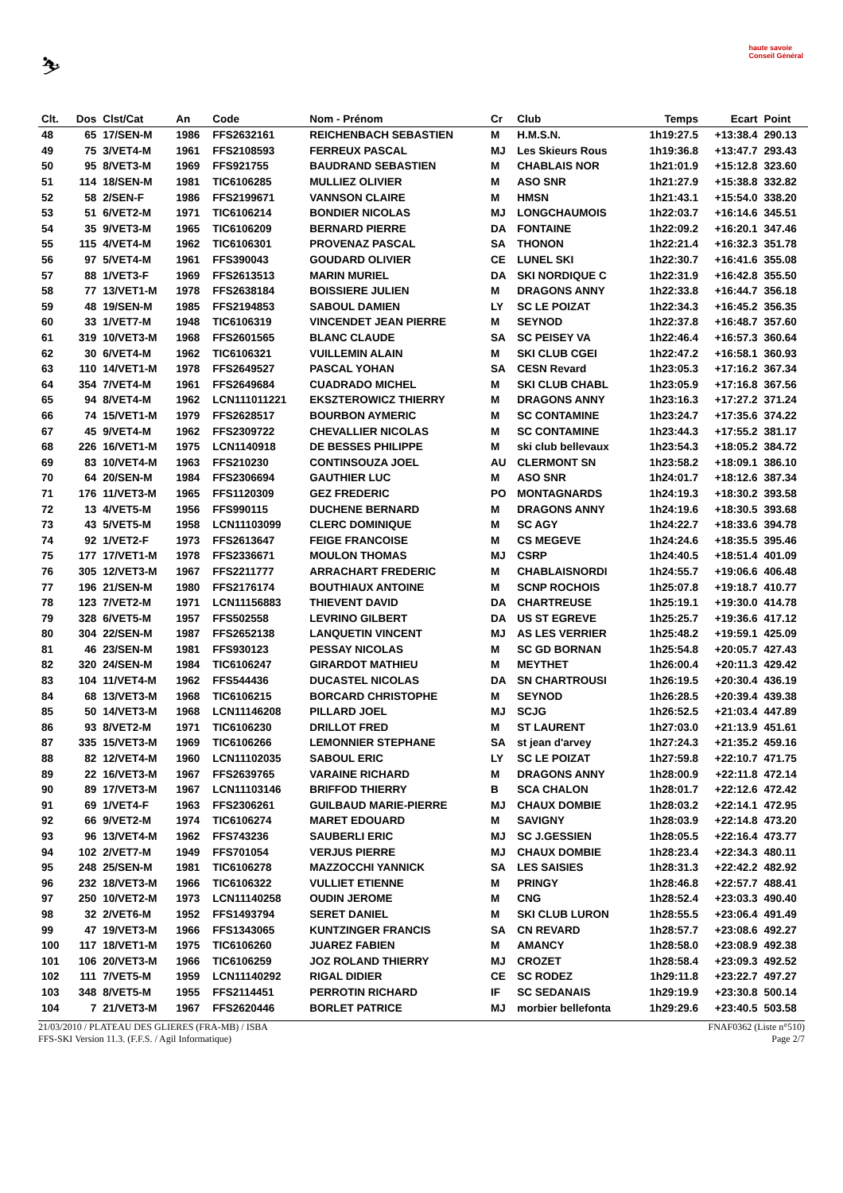⛷
haute savoie
Conseil Général
| Clt. | Dos | Clst/Cat | An | Code | Nom - Prénom | Cr | Club | Temps | Ecart | Point |
| --- | --- | --- | --- | --- | --- | --- | --- | --- | --- | --- |
| 48 | 65 | 17/SEN-M | 1986 | FFS2632161 | REICHENBACH SEBASTIEN | M | H.M.S.N. | 1h19:27.5 | +13:38.4 | 290.13 |
| 49 | 75 | 3/VET4-M | 1961 | FFS2108593 | FERREUX PASCAL | MJ | Les Skieurs Rous | 1h19:36.8 | +13:47.7 | 293.43 |
| 50 | 95 | 8/VET3-M | 1969 | FFS921755 | BAUDRAND SEBASTIEN | M | CHABLAIS NOR | 1h21:01.9 | +15:12.8 | 323.60 |
| 51 | 114 | 18/SEN-M | 1981 | TIC6106285 | MULLIEZ OLIVIER | M | ASO SNR | 1h21:27.9 | +15:38.8 | 332.82 |
| 52 | 58 | 2/SEN-F | 1986 | FFS2199671 | VANNSON CLAIRE | M | HMSN | 1h21:43.1 | +15:54.0 | 338.20 |
| 53 | 51 | 6/VET2-M | 1971 | TIC6106214 | BONDIER NICOLAS | MJ | LONGCHAUMOIS | 1h22:03.7 | +16:14.6 | 345.51 |
| 54 | 35 | 9/VET3-M | 1965 | TIC6106209 | BERNARD PIERRE | DA | FONTAINE | 1h22:09.2 | +16:20.1 | 347.46 |
| 55 | 115 | 4/VET4-M | 1962 | TIC6106301 | PROVENAZ PASCAL | SA | THONON | 1h22:21.4 | +16:32.3 | 351.78 |
| 56 | 97 | 5/VET4-M | 1961 | FFS390043 | GOUDARD OLIVIER | CE | LUNEL SKI | 1h22:30.7 | +16:41.6 | 355.08 |
| 57 | 88 | 1/VET3-F | 1969 | FFS2613513 | MARIN MURIEL | DA | SKI NORDIQUE C | 1h22:31.9 | +16:42.8 | 355.50 |
| 58 | 77 | 13/VET1-M | 1978 | FFS2638184 | BOISSIERE JULIEN | M | DRAGONS ANNY | 1h22:33.8 | +16:44.7 | 356.18 |
| 59 | 48 | 19/SEN-M | 1985 | FFS2194853 | SABOUL DAMIEN | LY | SC LE POIZAT | 1h22:34.3 | +16:45.2 | 356.35 |
| 60 | 33 | 1/VET7-M | 1948 | TIC6106319 | VINCENDET JEAN PIERRE | M | SEYNOD | 1h22:37.8 | +16:48.7 | 357.60 |
| 61 | 319 | 10/VET3-M | 1968 | FFS2601565 | BLANC CLAUDE | SA | SC PEISEY VA | 1h22:46.4 | +16:57.3 | 360.64 |
| 62 | 30 | 6/VET4-M | 1962 | TIC6106321 | VUILLEMIN ALAIN | M | SKI CLUB CGEI | 1h22:47.2 | +16:58.1 | 360.93 |
| 63 | 110 | 14/VET1-M | 1978 | FFS2649527 | PASCAL YOHAN | SA | CESN Revard | 1h23:05.3 | +17:16.2 | 367.34 |
| 64 | 354 | 7/VET4-M | 1961 | FFS2649684 | CUADRADO MICHEL | M | SKI CLUB CHABL | 1h23:05.9 | +17:16.8 | 367.56 |
| 65 | 94 | 8/VET4-M | 1962 | LCN111011221 | EKSZTEROWICZ THIERRY | M | DRAGONS ANNY | 1h23:16.3 | +17:27.2 | 371.24 |
| 66 | 74 | 15/VET1-M | 1979 | FFS2628517 | BOURBON AYMERIC | M | SC CONTAMINE | 1h23:24.7 | +17:35.6 | 374.22 |
| 67 | 45 | 9/VET4-M | 1962 | FFS2309722 | CHEVALLIER NICOLAS | M | SC CONTAMINE | 1h23:44.3 | +17:55.2 | 381.17 |
| 68 | 226 | 16/VET1-M | 1975 | LCN1140918 | DE BESSES PHILIPPE | M | ski club bellevaux | 1h23:54.3 | +18:05.2 | 384.72 |
| 69 | 83 | 10/VET4-M | 1963 | FFS210230 | CONTINSOUZA JOEL | AU | CLERMONT SN | 1h23:58.2 | +18:09.1 | 386.10 |
| 70 | 64 | 20/SEN-M | 1984 | FFS2306694 | GAUTHIER LUC | M | ASO SNR | 1h24:01.7 | +18:12.6 | 387.34 |
| 71 | 176 | 11/VET3-M | 1965 | FFS1120309 | GEZ FREDERIC | PO | MONTAGNARDS | 1h24:19.3 | +18:30.2 | 393.58 |
| 72 | 13 | 4/VET5-M | 1956 | FFS990115 | DUCHENE BERNARD | M | DRAGONS ANNY | 1h24:19.6 | +18:30.5 | 393.68 |
| 73 | 43 | 5/VET5-M | 1958 | LCN11103099 | CLERC DOMINIQUE | M | SC AGY | 1h24:22.7 | +18:33.6 | 394.78 |
| 74 | 92 | 1/VET2-F | 1973 | FFS2613647 | FEIGE FRANCOISE | M | CS MEGEVE | 1h24:24.6 | +18:35.5 | 395.46 |
| 75 | 177 | 17/VET1-M | 1978 | FFS2336671 | MOULON THOMAS | MJ | CSRP | 1h24:40.5 | +18:51.4 | 401.09 |
| 76 | 305 | 12/VET3-M | 1967 | FFS2211777 | ARRACHART FREDERIC | M | CHABLAISNORDI | 1h24:55.7 | +19:06.6 | 406.48 |
| 77 | 196 | 21/SEN-M | 1980 | FFS2176174 | BOUTHIAUX ANTOINE | M | SCNP ROCHOIS | 1h25:07.8 | +19:18.7 | 410.77 |
| 78 | 123 | 7/VET2-M | 1971 | LCN11156883 | THIEVENT DAVID | DA | CHARTREUSE | 1h25:19.1 | +19:30.0 | 414.78 |
| 79 | 328 | 6/VET5-M | 1957 | FFS502558 | LEVRINO GILBERT | DA | US ST EGREVE | 1h25:25.7 | +19:36.6 | 417.12 |
| 80 | 304 | 22/SEN-M | 1987 | FFS2652138 | LANQUETIN VINCENT | MJ | AS LES VERRIER | 1h25:48.2 | +19:59.1 | 425.09 |
| 81 | 46 | 23/SEN-M | 1981 | FFS930123 | PESSAY NICOLAS | M | SC GD BORNAN | 1h25:54.8 | +20:05.7 | 427.43 |
| 82 | 320 | 24/SEN-M | 1984 | TIC6106247 | GIRARDOT MATHIEU | M | MEYTHET | 1h26:00.4 | +20:11.3 | 429.42 |
| 83 | 104 | 11/VET4-M | 1962 | FFS544436 | DUCASTEL NICOLAS | DA | SN CHARTROUSI | 1h26:19.5 | +20:30.4 | 436.19 |
| 84 | 68 | 13/VET3-M | 1968 | TIC6106215 | BORCARD CHRISTOPHE | M | SEYNOD | 1h26:28.5 | +20:39.4 | 439.38 |
| 85 | 50 | 14/VET3-M | 1968 | LCN11146208 | PILLARD JOEL | MJ | SCJG | 1h26:52.5 | +21:03.4 | 447.89 |
| 86 | 93 | 8/VET2-M | 1971 | TIC6106230 | DRILLOT FRED | M | ST LAURENT | 1h27:03.0 | +21:13.9 | 451.61 |
| 87 | 335 | 15/VET3-M | 1969 | TIC6106266 | LEMONNIER STEPHANE | SA | st jean d'arvey | 1h27:24.3 | +21:35.2 | 459.16 |
| 88 | 82 | 12/VET4-M | 1960 | LCN11102035 | SABOUL ERIC | LY | SC LE POIZAT | 1h27:59.8 | +22:10.7 | 471.75 |
| 89 | 22 | 16/VET3-M | 1967 | FFS2639765 | VARAINE RICHARD | M | DRAGONS ANNY | 1h28:00.9 | +22:11.8 | 472.14 |
| 90 | 89 | 17/VET3-M | 1967 | LCN11103146 | BRIFFOD THIERRY | B | SCA CHALON | 1h28:01.7 | +22:12.6 | 472.42 |
| 91 | 69 | 1/VET4-F | 1963 | FFS2306261 | GUILBAUD MARIE-PIERRE | MJ | CHAUX DOMBIE | 1h28:03.2 | +22:14.1 | 472.95 |
| 92 | 66 | 9/VET2-M | 1974 | TIC6106274 | MARET EDOUARD | M | SAVIGNY | 1h28:03.9 | +22:14.8 | 473.20 |
| 93 | 96 | 13/VET4-M | 1962 | FFS743236 | SAUBERLI ERIC | MJ | SC J.GESSIEN | 1h28:05.5 | +22:16.4 | 473.77 |
| 94 | 102 | 2/VET7-M | 1949 | FFS701054 | VERJUS PIERRE | MJ | CHAUX DOMBIE | 1h28:23.4 | +22:34.3 | 480.11 |
| 95 | 248 | 25/SEN-M | 1981 | TIC6106278 | MAZZOCCHI YANNICK | SA | LES SAISIES | 1h28:31.3 | +22:42.2 | 482.92 |
| 96 | 232 | 18/VET3-M | 1966 | TIC6106322 | VULLIET ETIENNE | M | PRINGY | 1h28:46.8 | +22:57.7 | 488.41 |
| 97 | 250 | 10/VET2-M | 1973 | LCN11140258 | OUDIN JEROME | M | CNG | 1h28:52.4 | +23:03.3 | 490.40 |
| 98 | 32 | 2/VET6-M | 1952 | FFS1493794 | SERET DANIEL | M | SKI CLUB LURON | 1h28:55.5 | +23:06.4 | 491.49 |
| 99 | 47 | 19/VET3-M | 1966 | FFS1343065 | KUNTZINGER FRANCIS | SA | CN REVARD | 1h28:57.7 | +23:08.6 | 492.27 |
| 100 | 117 | 18/VET1-M | 1975 | TIC6106260 | JUAREZ FABIEN | M | AMANCY | 1h28:58.0 | +23:08.9 | 492.38 |
| 101 | 106 | 20/VET3-M | 1966 | TIC6106259 | JOZ ROLAND THIERRY | MJ | CROZET | 1h28:58.4 | +23:09.3 | 492.52 |
| 102 | 111 | 7/VET5-M | 1959 | LCN11140292 | RIGAL DIDIER | CE | SC RODEZ | 1h29:11.8 | +23:22.7 | 497.27 |
| 103 | 348 | 8/VET5-M | 1955 | FFS2114451 | PERROTIN RICHARD | IF | SC SEDANAIS | 1h29:19.9 | +23:30.8 | 500.14 |
| 104 | 7 | 21/VET3-M | 1967 | FFS2620446 | BORLET PATRICE | MJ | morbier bellefonta | 1h29:29.6 | +23:40.5 | 503.58 |
21/03/2010 / PLATEAU DES GLIERES (FRA-MB) / ISBA FNAF0362 (Liste n°510)
FFS-SKI Version 11.3. (F.F.S. / Agil Informatique) Page 2/7